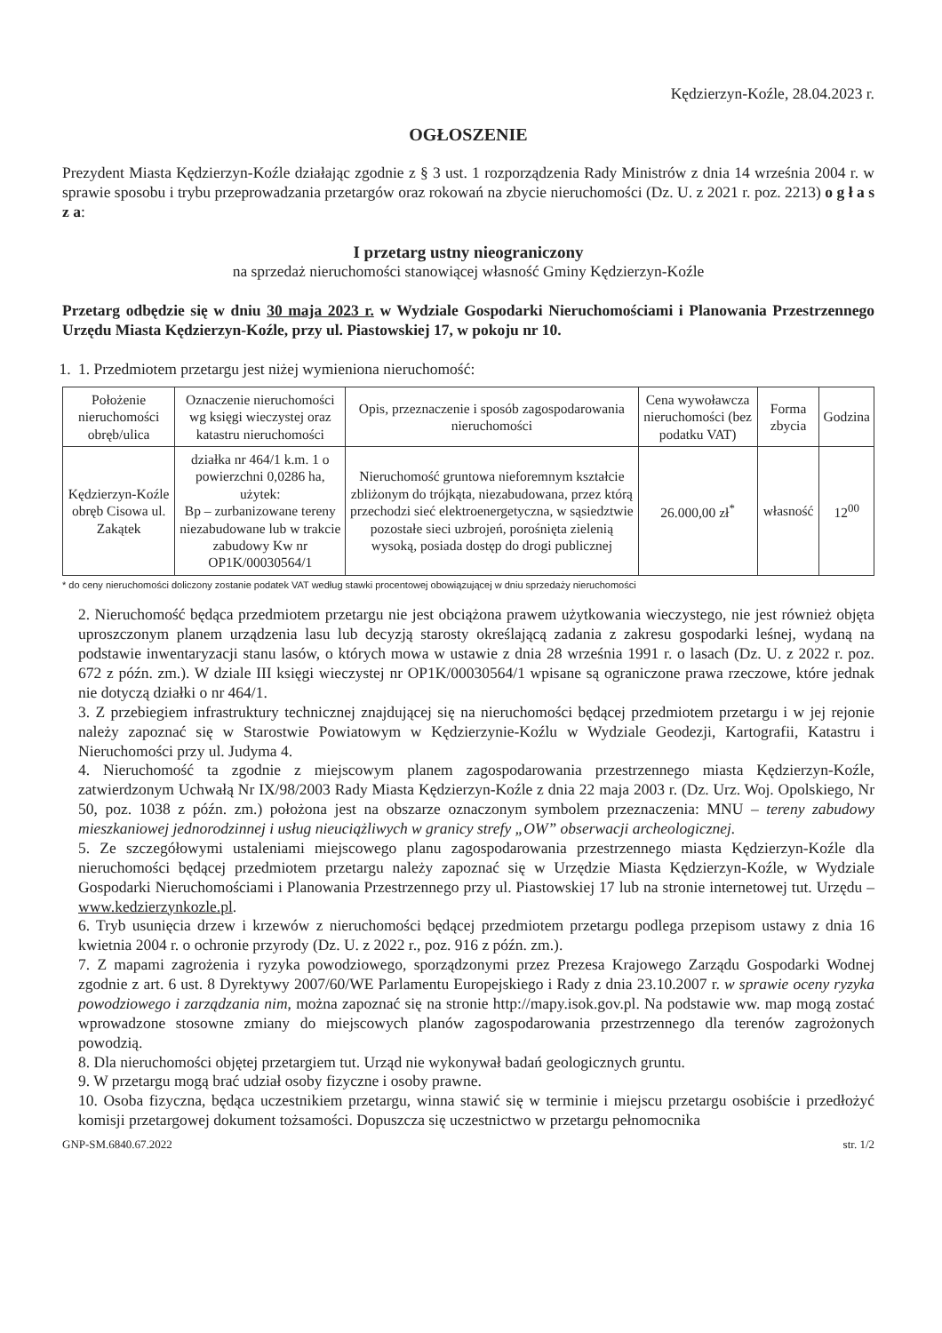Kędzierzyn-Koźle, 28.04.2023 r.
OGŁOSZENIE
Prezydent Miasta Kędzierzyn-Koźle działając zgodnie z § 3 ust. 1 rozporządzenia Rady Ministrów z dnia 14 września 2004 r. w sprawie sposobu i trybu przeprowadzania przetargów oraz rokowań na zbycie nieruchomości (Dz. U. z 2021 r. poz. 2213) o g ł a s z a:
I przetarg ustny nieograniczony
na sprzedaż nieruchomości stanowiącej własność Gminy Kędzierzyn-Koźle
Przetarg odbędzie się w dniu 30 maja 2023 r. w Wydziale Gospodarki Nieruchomościami i Planowania Przestrzennego Urzędu Miasta Kędzierzyn-Koźle, przy ul. Piastowskiej 17, w pokoju nr 10.
1. 1. Przedmiotem przetargu jest niżej wymieniona nieruchomość:
| Położenie nieruchomości obręb/ulica | Oznaczenie nieruchomości wg księgi wieczystej oraz katastru nieruchomości | Opis, przeznaczenie i sposób zagospodarowania nieruchomości | Cena wywoławcza nieruchomości (bez podatku VAT) | Forma zbycia | Godzina |
| --- | --- | --- | --- | --- | --- |
| Kędzierzyn-Koźle obręb Cisowa ul. Zakątek | działka nr 464/1 k.m. 1 o powierzchni 0,0286 ha, użytek: Bp – zurbanizowane tereny niezabudowane lub w trakcie zabudowy Kw nr OP1K/00030564/1 | Nieruchomość gruntowa nieforemnym kształcie zbliżonym do trójkąta, niezabudowana, przez którą przechodzi sieć elektroenergetyczna, w sąsiedztwie pozostałe sieci uzbrojeń, porośnięta zielenią wysoką, posiada dostęp do drogi publicznej | 26.000,00 zł<sup>*</sup> | własność | 12<sup>00</sup> |
* do ceny nieruchomości doliczony zostanie podatek VAT według stawki procentowej obowiązującej w dniu sprzedaży nieruchomości
2. Nieruchomość będąca przedmiotem przetargu nie jest obciążona prawem użytkowania wieczystego, nie jest również objęta uproszczonym planem urządzenia lasu lub decyzją starosty określającą zadania z zakresu gospodarki leśnej, wydaną na podstawie inwentaryzacji stanu lasów, o których mowa w ustawie z dnia 28 września 1991 r. o lasach (Dz. U. z 2022 r. poz. 672 z późn. zm.). W dziale III księgi wieczystej nr OP1K/00030564/1 wpisane są ograniczone prawa rzeczowe, które jednak nie dotyczą działki o nr 464/1.
3. Z przebiegiem infrastruktury technicznej znajdującej się na nieruchomości będącej przedmiotem przetargu i w jej rejonie należy zapoznać się w Starostwie Powiatowym w Kędzierzynie-Koźlu w Wydziale Geodezji, Kartografii, Katastru i Nieruchomości przy ul. Judyma 4.
4. Nieruchomość ta zgodnie z miejscowym planem zagospodarowania przestrzennego miasta Kędzierzyn-Koźle, zatwierdzonym Uchwałą Nr IX/98/2003 Rady Miasta Kędzierzyn-Koźle z dnia 22 maja 2003 r. (Dz. Urz. Woj. Opolskiego, Nr 50, poz. 1038 z późn. zm.) położona jest na obszarze oznaczonym symbolem przeznaczenia: MNU – tereny zabudowy mieszkaniowej jednorodzinnej i usług nieuciążliwych w granicy strefy „OW” obserwacji archeologicznej.
5. Ze szczegółowymi ustaleniami miejscowego planu zagospodarowania przestrzennego miasta Kędzierzyn-Koźle dla nieruchomości będącej przedmiotem przetargu należy zapoznać się w Urzędzie Miasta Kędzierzyn-Koźle, w Wydziale Gospodarki Nieruchomościami i Planowania Przestrzennego przy ul. Piastowskiej 17 lub na stronie internetowej tut. Urzędu – www.kedzierzynkozle.pl.
6. Tryb usunięcia drzew i krzewów z nieruchomości będącej przedmiotem przetargu podlega przepisom ustawy z dnia 16 kwietnia 2004 r. o ochronie przyrody (Dz. U. z 2022 r., poz. 916 z późn. zm.).
7. Z mapami zagrożenia i ryzyka powodziowego, sporządzonymi przez Prezesa Krajowego Zarządu Gospodarki Wodnej zgodnie z art. 6 ust. 8 Dyrektywy 2007/60/WE Parlamentu Europejskiego i Rady z dnia 23.10.2007 r. w sprawie oceny ryzyka powodziowego i zarządzania nim, można zapoznać się na stronie http://mapy.isok.gov.pl. Na podstawie ww. map mogą zostać wprowadzone stosowne zmiany do miejscowych planów zagospodarowania przestrzennego dla terenów zagrożonych powodzią.
8. Dla nieruchomości objętej przetargiem tut. Urząd nie wykonywał badań geologicznych gruntu.
9. W przetargu mogą brać udział osoby fizyczne i osoby prawne.
10. Osoba fizyczna, będąca uczestnikiem przetargu, winna stawić się w terminie i miejscu przetargu osobiście i przedłożyć komisji przetargowej dokument tożsamości. Dopuszcza się uczestnictwo w przetargu pełnomocnika
GNP-SM.6840.67.2022 str. 1/2